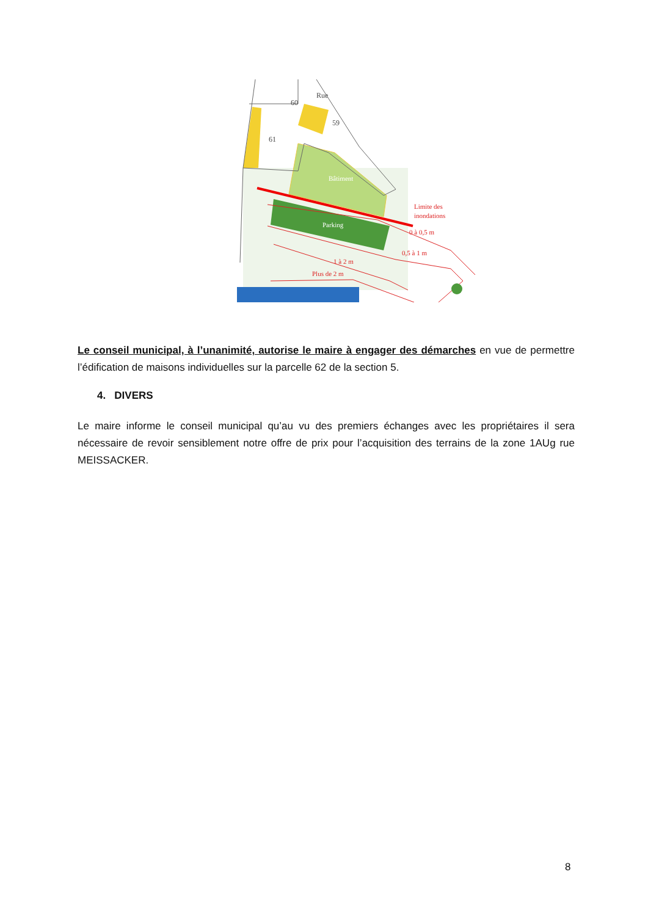60
59
61
Rue
Bâtiment
Parking
Limite des
inondations
0 à 0,5 m
0,5 à 1 m
1 à 2 m
Plus de 2 m
Le conseil municipal, à l’unanimité, autorise le maire à engager des démarches en vue de permettre l’édification de maisons individuelles sur la parcelle 62 de la section 5.
4. DIVERS
Le maire informe le conseil municipal qu’au vu des premiers échanges avec les propriétaires il sera nécessaire de revoir sensiblement notre offre de prix pour l’acquisition des terrains de la zone 1AUg rue MEISSACKER.
8